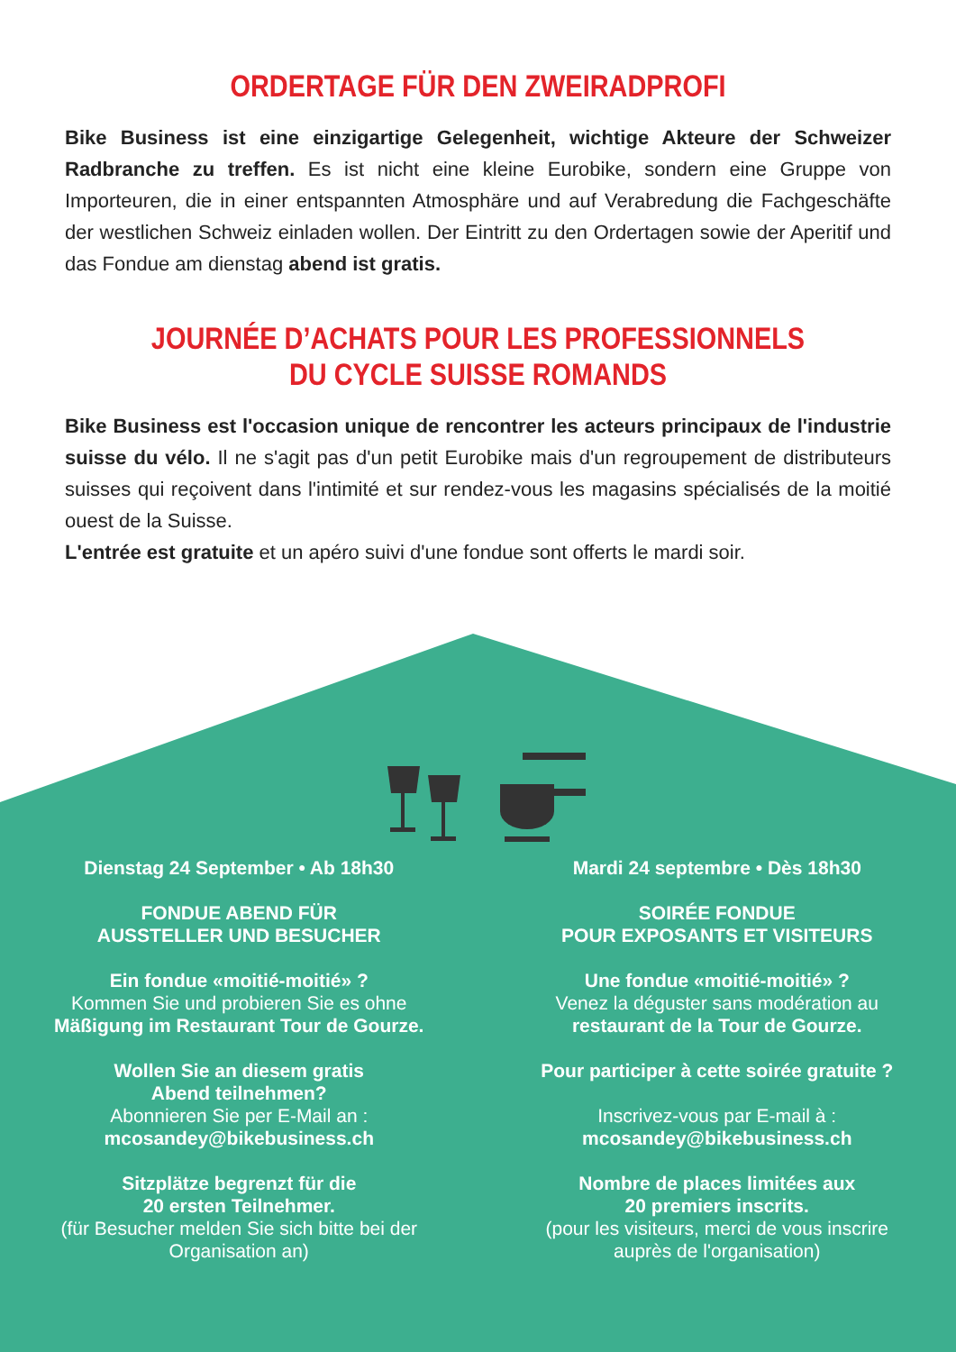ORDERTAGE FÜR DEN ZWEIRADPROFI
Bike Business ist eine einzigartige Gelegenheit, wichtige Akteure der Schweizer Radbranche zu treffen. Es ist nicht eine kleine Eurobike, sondern eine Gruppe von Importeuren, die in einer entspannten Atmosphäre und auf Verabredung die Fachgeschäfte der westlichen Schweiz einladen wollen. Der Eintritt zu den Ordertagen sowie der Aperitif und das Fondue am dienstag abend ist gratis.
JOURNÉE D’ACHATS POUR LES PROFESSIONNELS
DU CYCLE SUISSE ROMANDS
Bike Business est l'occasion unique de rencontrer les acteurs principaux de l'industrie suisse du vélo. Il ne s'agit pas d'un petit Eurobike mais d'un regroupement de distributeurs suisses qui reçoivent dans l'intimité et sur rendez-vous les magasins spécialisés de la moitié ouest de la Suisse.
L'entrée est gratuite et un apéro suivi d'une fondue sont offerts le mardi soir.
Dienstag 24 September • Ab 18h30
FONDUE ABEND FÜR
AUSSTELLER UND BESUCHER
Ein fondue «moitié-moitié» ?
Kommen Sie und probieren Sie es ohne
Mäßigung im Restaurant Tour de Gourze.
Wollen Sie an diesem gratis
Abend teilnehmen?
Abonnieren Sie per E-Mail an :
mcosandey@bikebusiness.ch
Sitzplätze begrenzt für die
20 ersten Teilnehmer.
(für Besucher melden Sie sich bitte bei der
Organisation an)
Mardi 24 septembre • Dès 18h30
SOIRÉE FONDUE
POUR EXPOSANTS ET VISITEURS
Une fondue «moitié-moitié» ?
Venez la déguster sans modération au
restaurant de la Tour de Gourze.
Pour participer à cette soirée gratuite ?
Inscrivez-vous par E-mail à :
mcosandey@bikebusiness.ch
Nombre de places limitées aux
20 premiers inscrits.
(pour les visiteurs, merci de vous inscrire
auprès de l'organisation)